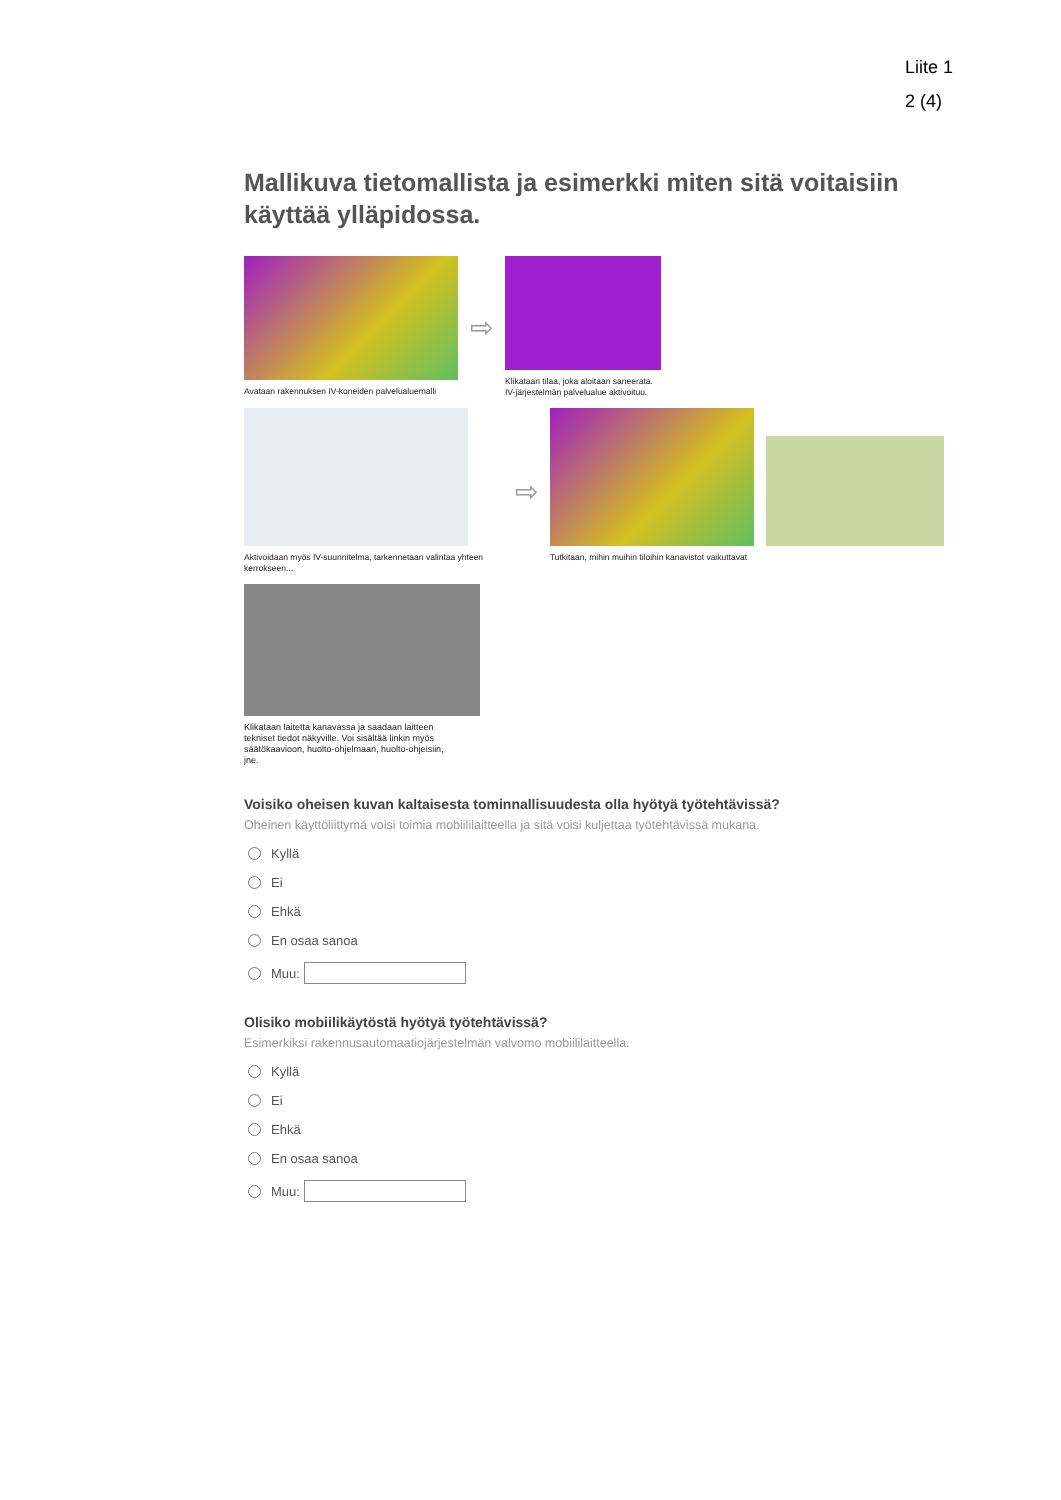Liite 1
2 (4)
Mallikuva tietomallista ja esimerkki miten sitä voitaisiin käyttää ylläpidossa.
Avataan rakennuksen IV-koneiden palvelualuemalli
⇨
Klikataan tilaa, joka aloitaan saneerata.
IV-järjestelmän palvelualue aktivoituu.
Aktivoidaan myös IV-suunnitelma, tarkennetaan valintaa yhteen kerrokseen...
⇨
Tutkitaan, mihin muihin tiloihin kanavistot vaikuttavat
Klikataan laitetta kanavassa ja saadaan laitteen tekniset tiedot näkyville. Voi sisältää linkin myös säätökaavioon, huolto-ohjelmaan, huolto-ohjeisiin, jne.
Voisiko oheisen kuvan kaltaisesta tominnallisuudesta olla hyötyä työtehtävissä?
Oheinen käyttöliittymä voisi toimia mobiililaitteella ja sitä voisi kuljettaa työtehtävissä mukana.
Kyllä
Ei
Ehkä
En osaa sanoa
Muu:
Olisiko mobiilikäytöstä hyötyä työtehtävissä?
Esimerkiksi rakennusautomaatiojärjestelmän valvomo mobiililaitteella.
Kyllä
Ei
Ehkä
En osaa sanoa
Muu: